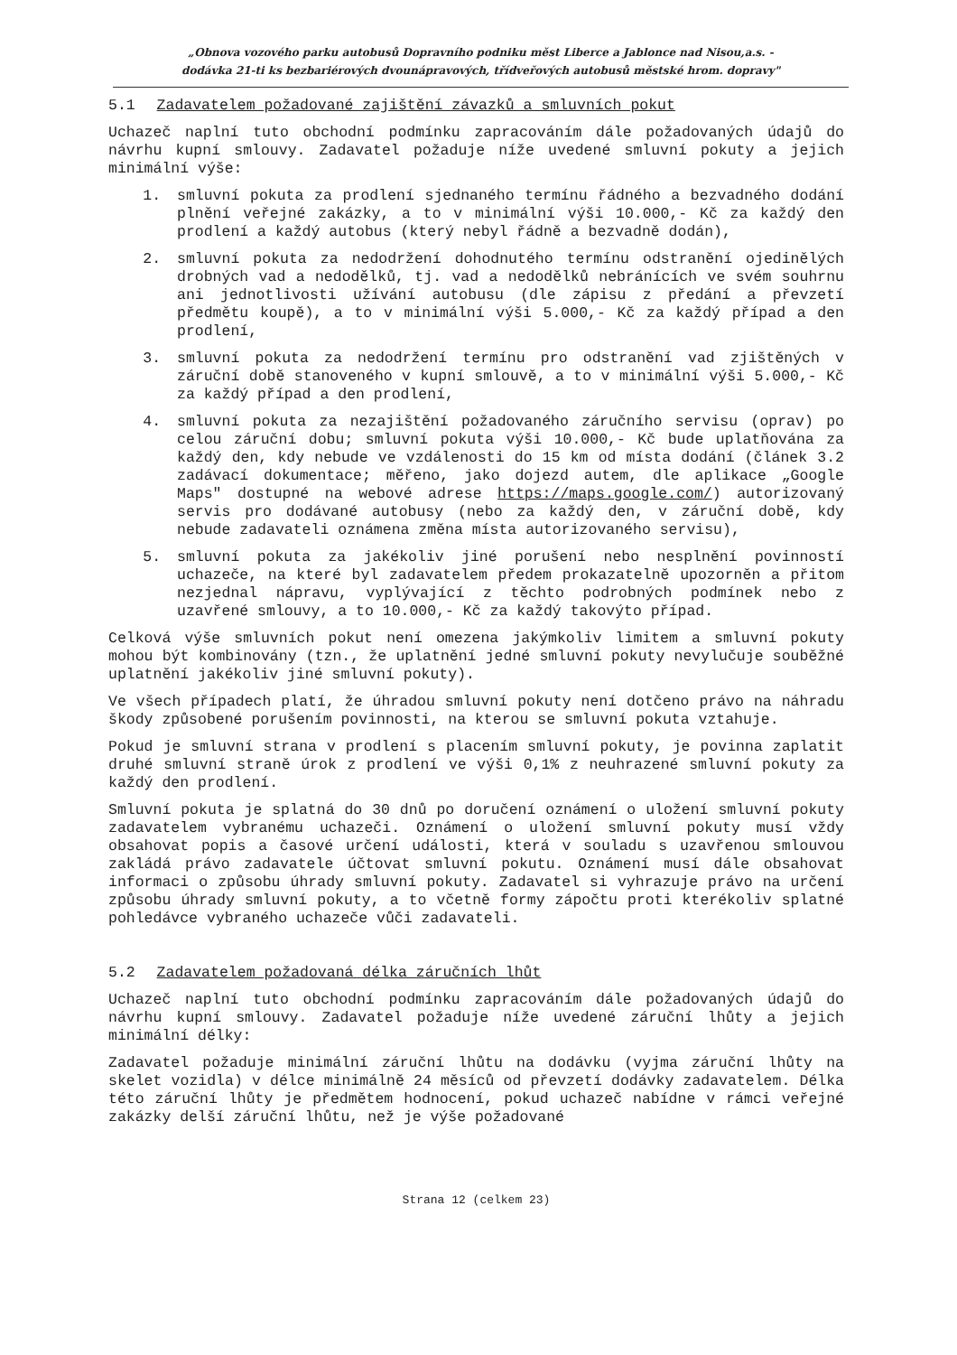„Obnova vozového parku autobusů Dopravního podniku měst Liberce a Jablonce nad Nisou,a.s. -
dodávka 21-ti ks bezbariérových dvounápravových, třídveřových autobusů městské hrom. dopravy"
5.1 Zadavatelem požadované zajištění závazků a smluvních pokut
Uchazeč naplní tuto obchodní podmínku zapracováním dále požadovaných údajů do návrhu kupní smlouvy. Zadavatel požaduje níže uvedené smluvní pokuty a jejich minimální výše:
1. smluvní pokuta za prodlení sjednaného termínu řádného a bezvadného dodání plnění veřejné zakázky, a to v minimální výši 10.000,- Kč za každý den prodlení a každý autobus (který nebyl řádně a bezvadně dodán),
2. smluvní pokuta za nedodržení dohodnutého termínu odstranění ojedinělých drobných vad a nedodělků, tj. vad a nedodělků nebránících ve svém souhrnu ani jednotlivosti užívání autobusu (dle zápisu z předání a převzetí předmětu koupě), a to v minimální výši 5.000,- Kč za každý případ a den prodlení,
3. smluvní pokuta za nedodržení termínu pro odstranění vad zjištěných v záruční době stanoveného v kupní smlouvě, a to v minimální výši 5.000,- Kč za každý případ a den prodlení,
4. smluvní pokuta za nezajištění požadovaného záručního servisu (oprav) po celou záruční dobu; smluvní pokuta výši 10.000,- Kč bude uplatňována za každý den, kdy nebude ve vzdálenosti do 15 km od místa dodání (článek 3.2 zadávací dokumentace; měřeno, jako dojezd autem, dle aplikace „Google Maps" dostupné na webové adrese https://maps.google.com/) autorizovaný servis pro dodávané autobusy (nebo za každý den, v záruční době, kdy nebude zadavateli oznámena změna místa autorizovaného servisu),
5. smluvní pokuta za jakékoliv jiné porušení nebo nesplnění povinností uchazeče, na které byl zadavatelem předem prokazatelně upozorněn a přitom nezjednal nápravu, vyplývající z těchto podrobných podmínek nebo z uzavřené smlouvy, a to 10.000,- Kč za každý takovýto případ.
Celková výše smluvních pokut není omezena jakýmkoliv limitem a smluvní pokuty mohou být kombinovány (tzn., že uplatnění jedné smluvní pokuty nevylučuje souběžné uplatnění jakékoliv jiné smluvní pokuty).
Ve všech případech platí, že úhradou smluvní pokuty není dotčeno právo na náhradu škody způsobené porušením povinnosti, na kterou se smluvní pokuta vztahuje.
Pokud je smluvní strana v prodlení s placením smluvní pokuty, je povinna zaplatit druhé smluvní straně úrok z prodlení ve výši 0,1% z neuhrazené smluvní pokuty za každý den prodlení.
Smluvní pokuta je splatná do 30 dnů po doručení oznámení o uložení smluvní pokuty zadavatelem vybranému uchazeči. Oznámení o uložení smluvní pokuty musí vždy obsahovat popis a časové určení události, která v souladu s uzavřenou smlouvou zakládá právo zadavatele účtovat smluvní pokutu. Oznámení musí dále obsahovat informaci o způsobu úhrady smluvní pokuty. Zadavatel si vyhrazuje právo na určení způsobu úhrady smluvní pokuty, a to včetně formy zápočtu proti kterékoliv splatné pohledávce vybraného uchazeče vůči zadavateli.
5.2 Zadavatelem požadovaná délka záručních lhůt
Uchazeč naplní tuto obchodní podmínku zapracováním dále požadovaných údajů do návrhu kupní smlouvy. Zadavatel požaduje níže uvedené záruční lhůty a jejich minimální délky:
Zadavatel požaduje minimální záruční lhůtu na dodávku (vyjma záruční lhůty na skelet vozidla) v délce minimálně 24 měsíců od převzetí dodávky zadavatelem. Délka této záruční lhůty je předmětem hodnocení, pokud uchazeč nabídne v rámci veřejné zakázky delší záruční lhůtu, než je výše požadované
Strana 12 (celkem 23)